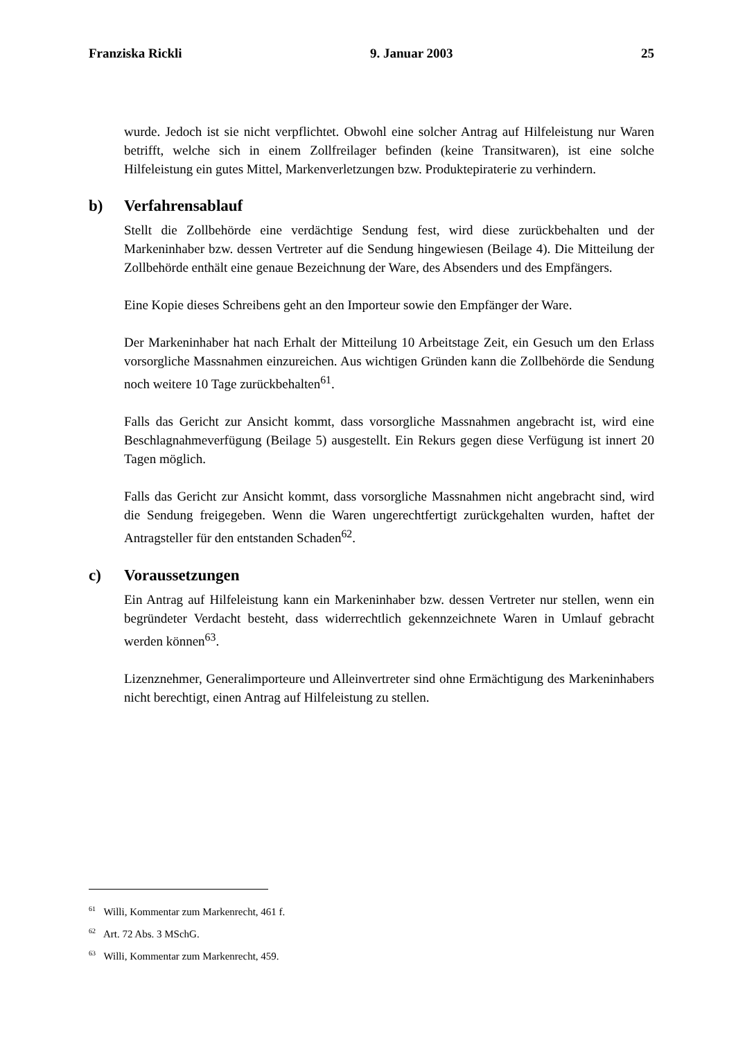Franziska Rickli 9. Januar 2003 25
wurde. Jedoch ist sie nicht verpflichtet. Obwohl eine solcher Antrag auf Hilfeleistung nur Waren betrifft, welche sich in einem Zollfreilager befinden (keine Transitwaren), ist eine solche Hilfeleistung ein gutes Mittel, Markenverletzungen bzw. Produktepiraterie zu verhindern.
b) Verfahrensablauf
Stellt die Zollbehörde eine verdächtige Sendung fest, wird diese zurückbehalten und der Markeninhaber bzw. dessen Vertreter auf die Sendung hingewiesen (Beilage 4). Die Mitteilung der Zollbehörde enthält eine genaue Bezeichnung der Ware, des Absenders und des Empfängers.
Eine Kopie dieses Schreibens geht an den Importeur sowie den Empfänger der Ware.
Der Markeninhaber hat nach Erhalt der Mitteilung 10 Arbeitstage Zeit, ein Gesuch um den Erlass vorsorgliche Massnahmen einzureichen. Aus wichtigen Gründen kann die Zollbehörde die Sendung noch weitere 10 Tage zurückbehalten<sup>61</sup>.
Falls das Gericht zur Ansicht kommt, dass vorsorgliche Massnahmen angebracht ist, wird eine Beschlagnahmeverfügung (Beilage 5) ausgestellt. Ein Rekurs gegen diese Verfügung ist innert 20 Tagen möglich.
Falls das Gericht zur Ansicht kommt, dass vorsorgliche Massnahmen nicht angebracht sind, wird die Sendung freigegeben. Wenn die Waren ungerechtfertigt zurückgehalten wurden, haftet der Antragsteller für den entstanden Schaden<sup>62</sup>.
c) Voraussetzungen
Ein Antrag auf Hilfeleistung kann ein Markeninhaber bzw. dessen Vertreter nur stellen, wenn ein begründeter Verdacht besteht, dass widerrechtlich gekennzeichnete Waren in Umlauf gebracht werden können<sup>63</sup>.
Lizenznehmer, Generalimporteure und Alleinvertreter sind ohne Ermächtigung des Markeninhabers nicht berechtigt, einen Antrag auf Hilfeleistung zu stellen.
<sup>61</sup> Willi, Kommentar zum Markenrecht, 461 f.
<sup>62</sup> Art. 72 Abs. 3 MSchG.
<sup>63</sup> Willi, Kommentar zum Markenrecht, 459.